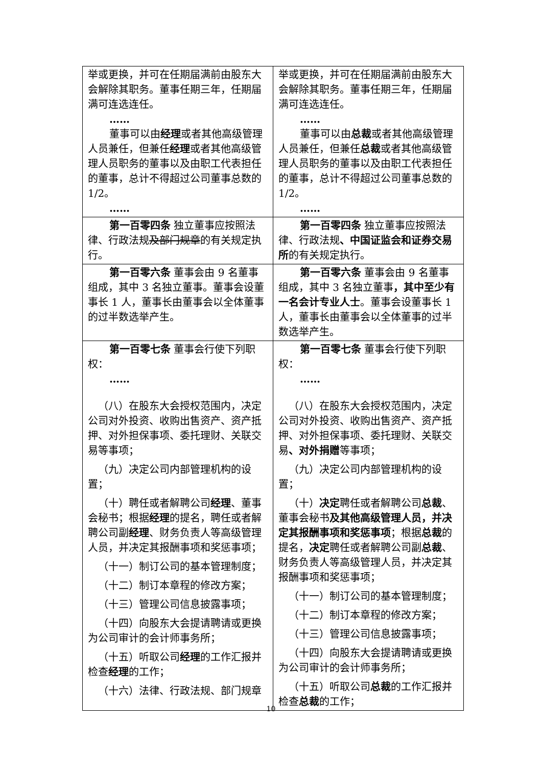| 举或更换，并可在任期届满前由股东大会解除其职务。董事任期三年，任期届满可连选连任。 …… 董事可以由 经理 或者其他高级管理人员兼任，但兼任 经理 或者其他高级管理人员职务的董事以及由职工代表担任的董事，总计不得超过公司董事总数的 1/2。 …… | 举或更换，并可在任期届满前由股东大会解除其职务。董事任期三年，任期届满可连选连任。 …… 董事可以由 总裁 或者其他高级管理人员兼任，但兼任 总裁 或者其他高级管理人员职务的董事以及由职工代表担任的董事，总计不得超过公司董事总数的 1/2。 …… |
| 第一百零四条 独立董事应按照法律、行政法规 及部门规章 的有关规定执行。 | 第一百零四条 独立董事应按照法律、行政法规 、中国证监会和证券交易所 的有关规定执行。 |
| 第一百零六条 董事会由 9 名董事组成，其中 3 名独立董事。董事会设董事长 1 人，董事长由董事会以全体董事的过半数选举产生。 | 第一百零六条 董事会由 9 名董事组成，其中 3 名独立董事 ，其中至少有一名会计专业人士 。董事会设董事长 1 人，董事长由董事会以全体董事的过半数选举产生。 |
| 第一百零七条 董事会行使下列职权： …… （八）在股东大会授权范围内，决定公司对外投资、收购出售资产、资产抵押、对外担保事项、委托理财、关联交易等事项； （九）决定公司内部管理机构的设置； （十）聘任或者解聘公司 经理 、董事会秘书；根据 经理 的提名，聘任或者解聘公司副 经理 、财务负责人等高级管理人员，并决定其报酬事项和奖惩事项； （十一）制订公司的基本管理制度； （十二）制订本章程的修改方案； （十三）管理公司信息披露事项； （十四）向股东大会提请聘请或更换为公司审计的会计师事务所； （十五）听取公司 经理 的工作汇报并检查 经理 的工作； （十六）法律、行政法规、部门规章 | 第一百零七条 董事会行使下列职权： …… （八）在股东大会授权范围内，决定公司对外投资、收购出售资产、资产抵押、对外担保事项、委托理财、关联交易 、对外捐赠 等事项； （九）决定公司内部管理机构的设置； （十） 决定 聘任或者解聘公司 总裁 、董事会秘书 及其他高级管理人员，并决定其报酬事项和奖惩事项 ；根据 总裁 的提名， 决定 聘任或者解聘公司副 总裁 、财务负责人等高级管理人员，并决定其报酬事项和奖惩事项； （十一）制订公司的基本管理制度； （十二）制订本章程的修改方案； （十三）管理公司信息披露事项； （十四）向股东大会提请聘请或更换为公司审计的会计师事务所； （十五）听取公司 总裁 的工作汇报并检查 总裁 的工作； |
10